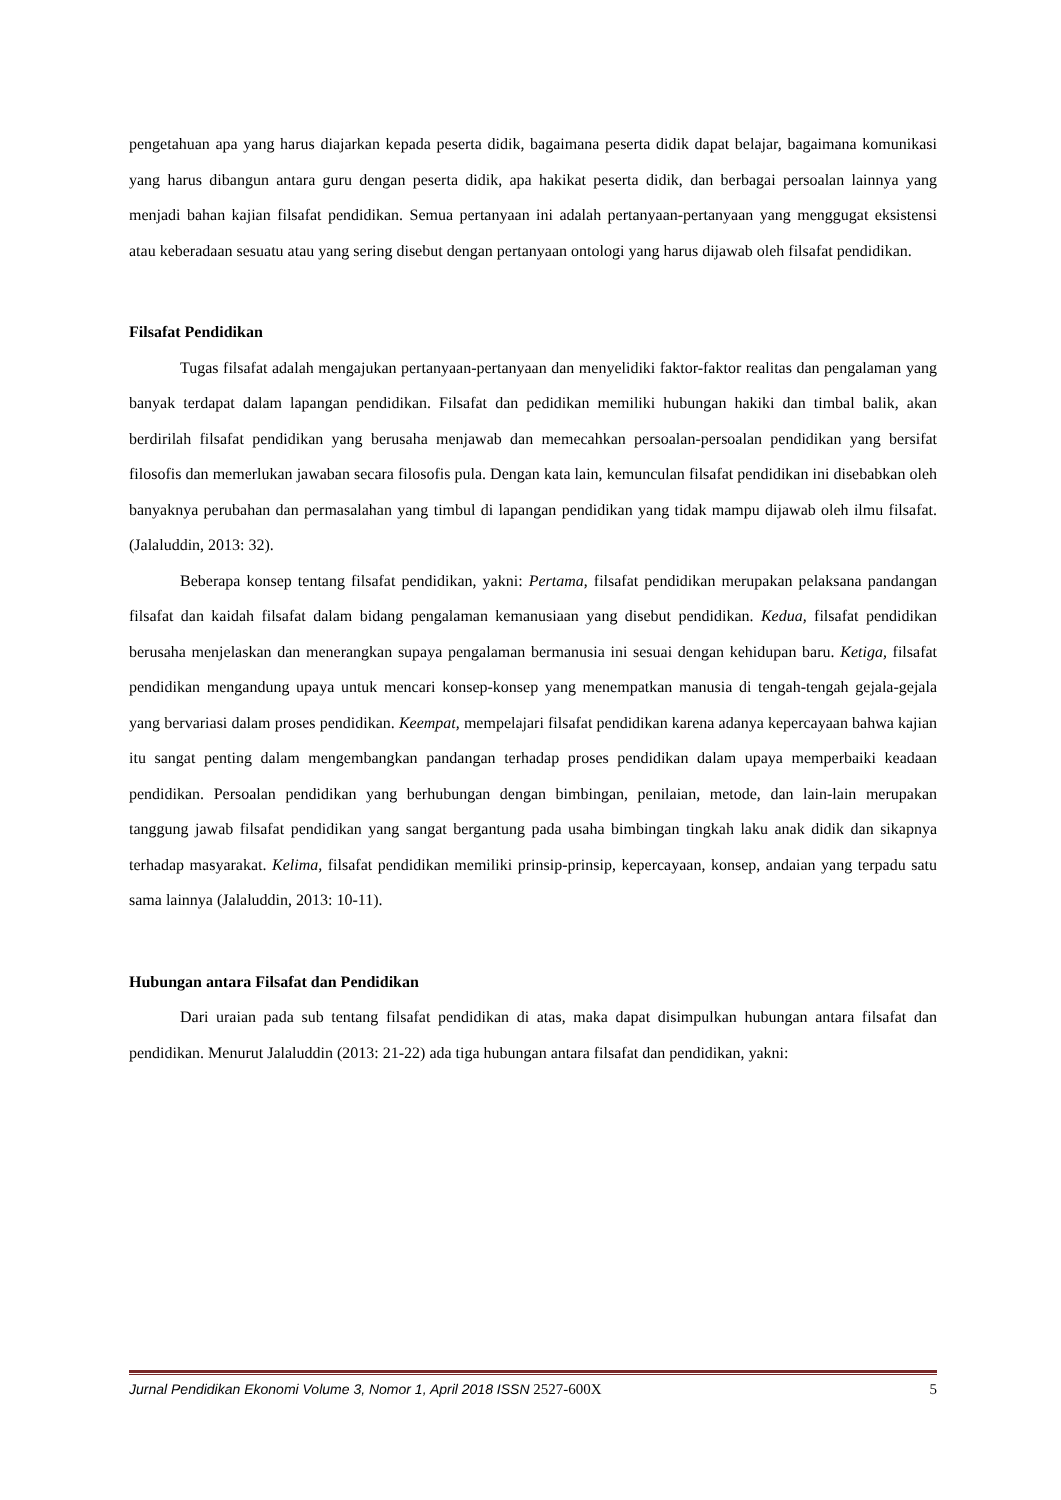pengetahuan apa yang harus diajarkan kepada peserta didik, bagaimana peserta didik dapat belajar, bagaimana komunikasi yang harus dibangun antara guru dengan peserta didik, apa hakikat peserta didik, dan berbagai persoalan lainnya yang menjadi bahan kajian filsafat pendidikan. Semua pertanyaan ini adalah pertanyaan-pertanyaan yang menggugat eksistensi atau keberadaan sesuatu atau yang sering disebut dengan pertanyaan ontologi yang harus dijawab oleh filsafat pendidikan.
Filsafat Pendidikan
Tugas filsafat adalah mengajukan pertanyaan-pertanyaan dan menyelidiki faktor-faktor realitas dan pengalaman yang banyak terdapat dalam lapangan pendidikan. Filsafat dan pedidikan memiliki hubungan hakiki dan timbal balik, akan berdirilah filsafat pendidikan yang berusaha menjawab dan memecahkan persoalan-persoalan pendidikan yang bersifat filosofis dan memerlukan jawaban secara filosofis pula. Dengan kata lain, kemunculan filsafat pendidikan ini disebabkan oleh banyaknya perubahan dan permasalahan yang timbul di lapangan pendidikan yang tidak mampu dijawab oleh ilmu filsafat. (Jalaluddin, 2013: 32).
Beberapa konsep tentang filsafat pendidikan, yakni: Pertama, filsafat pendidikan merupakan pelaksana pandangan filsafat dan kaidah filsafat dalam bidang pengalaman kemanusiaan yang disebut pendidikan. Kedua, filsafat pendidikan berusaha menjelaskan dan menerangkan supaya pengalaman bermanusia ini sesuai dengan kehidupan baru. Ketiga, filsafat pendidikan mengandung upaya untuk mencari konsep-konsep yang menempatkan manusia di tengah-tengah gejala-gejala yang bervariasi dalam proses pendidikan. Keempat, mempelajari filsafat pendidikan karena adanya kepercayaan bahwa kajian itu sangat penting dalam mengembangkan pandangan terhadap proses pendidikan dalam upaya memperbaiki keadaan pendidikan. Persoalan pendidikan yang berhubungan dengan bimbingan, penilaian, metode, dan lain-lain merupakan tanggung jawab filsafat pendidikan yang sangat bergantung pada usaha bimbingan tingkah laku anak didik dan sikapnya terhadap masyarakat. Kelima, filsafat pendidikan memiliki prinsip-prinsip, kepercayaan, konsep, andaian yang terpadu satu sama lainnya (Jalaluddin, 2013: 10-11).
Hubungan antara Filsafat dan Pendidikan
Dari uraian pada sub tentang filsafat pendidikan di atas, maka dapat disimpulkan hubungan antara filsafat dan pendidikan. Menurut Jalaluddin (2013: 21-22) ada tiga hubungan antara filsafat dan pendidikan, yakni:
Jurnal Pendidikan Ekonomi Volume 3, Nomor 1, April 2018 ISSN 2527-600X 5